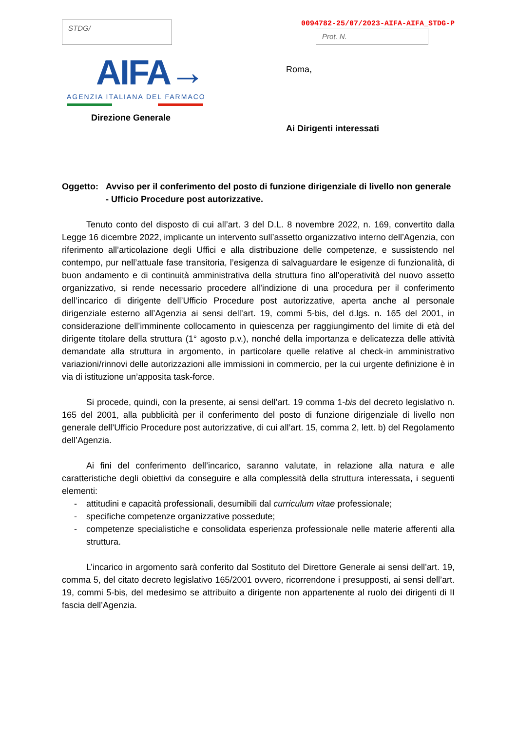STDG/
0094782-25/07/2023-AIFA-AIFA_STDG-P
Prot. N.
AIFA→
AGENZIA ITALIANA DEL FARMACO
Direzione Generale
Roma,
Ai Dirigenti interessati
Oggetto: Avviso per il conferimento del posto di funzione dirigenziale di livello non generale
- Ufficio Procedure post autorizzative.
Tenuto conto del disposto di cui all’art. 3 del D.L. 8 novembre 2022, n. 169, convertito dalla Legge 16 dicembre 2022, implicante un intervento sull’assetto organizzativo interno dell’Agenzia, con riferimento all’articolazione degli Uffici e alla distribuzione delle competenze, e sussistendo nel contempo, pur nell’attuale fase transitoria, l’esigenza di salvaguardare le esigenze di funzionalità, di buon andamento e di continuità amministrativa della struttura fino all’operatività del nuovo assetto organizzativo, si rende necessario procedere all’indizione di una procedura per il conferimento dell’incarico di dirigente dell’Ufficio Procedure post autorizzative, aperta anche al personale dirigenziale esterno all’Agenzia ai sensi dell’art. 19, commi 5-bis, del d.lgs. n. 165 del 2001, in considerazione dell’imminente collocamento in quiescenza per raggiungimento del limite di età del dirigente titolare della struttura (1° agosto p.v.), nonché della importanza e delicatezza delle attività demandate alla struttura in argomento, in particolare quelle relative al check-in amministrativo variazioni/rinnovi delle autorizzazioni alle immissioni in commercio, per la cui urgente definizione è in via di istituzione un’apposita task-force.
Si procede, quindi, con la presente, ai sensi dell’art. 19 comma 1-bis del decreto legislativo n. 165 del 2001, alla pubblicità per il conferimento del posto di funzione dirigenziale di livello non generale dell’Ufficio Procedure post autorizzative, di cui all’art. 15, comma 2, lett. b) del Regolamento dell’Agenzia.
Ai fini del conferimento dell’incarico, saranno valutate, in relazione alla natura e alle caratteristiche degli obiettivi da conseguire e alla complessità della struttura interessata, i seguenti elementi:
- attitudini e capacità professionali, desumibili dal curriculum vitae professionale;
- specifiche competenze organizzative possedute;
- competenze specialistiche e consolidata esperienza professionale nelle materie afferenti alla struttura.
L’incarico in argomento sarà conferito dal Sostituto del Direttore Generale ai sensi dell’art. 19, comma 5, del citato decreto legislativo 165/2001 ovvero, ricorrendone i presupposti, ai sensi dell’art. 19, commi 5-bis, del medesimo se attribuito a dirigente non appartenente al ruolo dei dirigenti di II fascia dell’Agenzia.